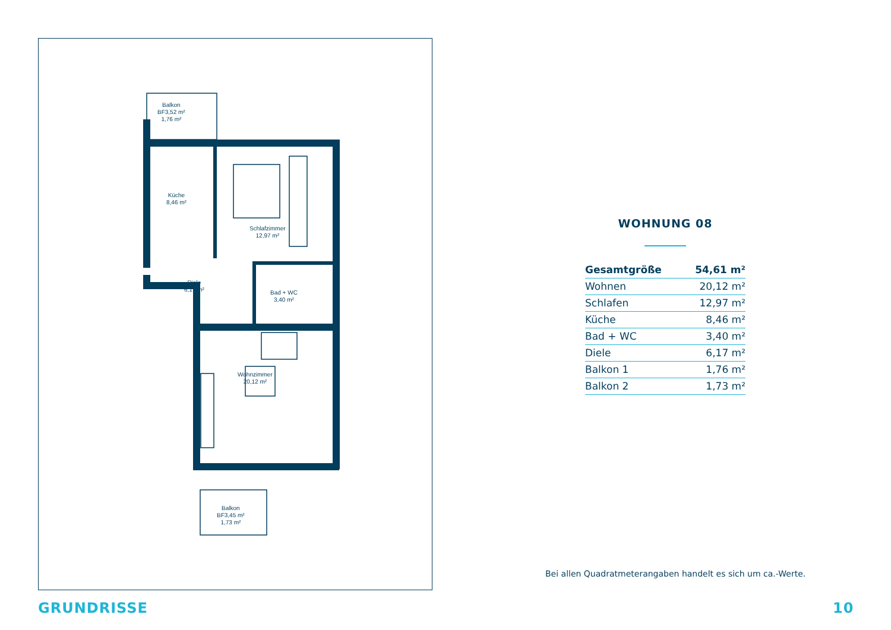Balkon
BF3,52 m²
1,76 m²
Küche
8,46 m²
Schlafzimmer
12,97 m²
Diele
6,17 m²
Bad + WC
3,40 m²
Wohnzimmer
20,12 m²
Balkon
BF3,45 m²
1,73 m²
WOHNUNG 08
| Gesamtgröße | 54,61 m² |
| Wohnen | 20,12 m² |
| Schlafen | 12,97 m² |
| Küche | 8,46 m² |
| Bad + WC | 3,40 m² |
| Diele | 6,17 m² |
| Balkon 1 | 1,76 m² |
| Balkon 2 | 1,73 m² |
Bei allen Quadratmeterangaben handelt es sich um ca.-Werte.
GRUNDRISSE 10